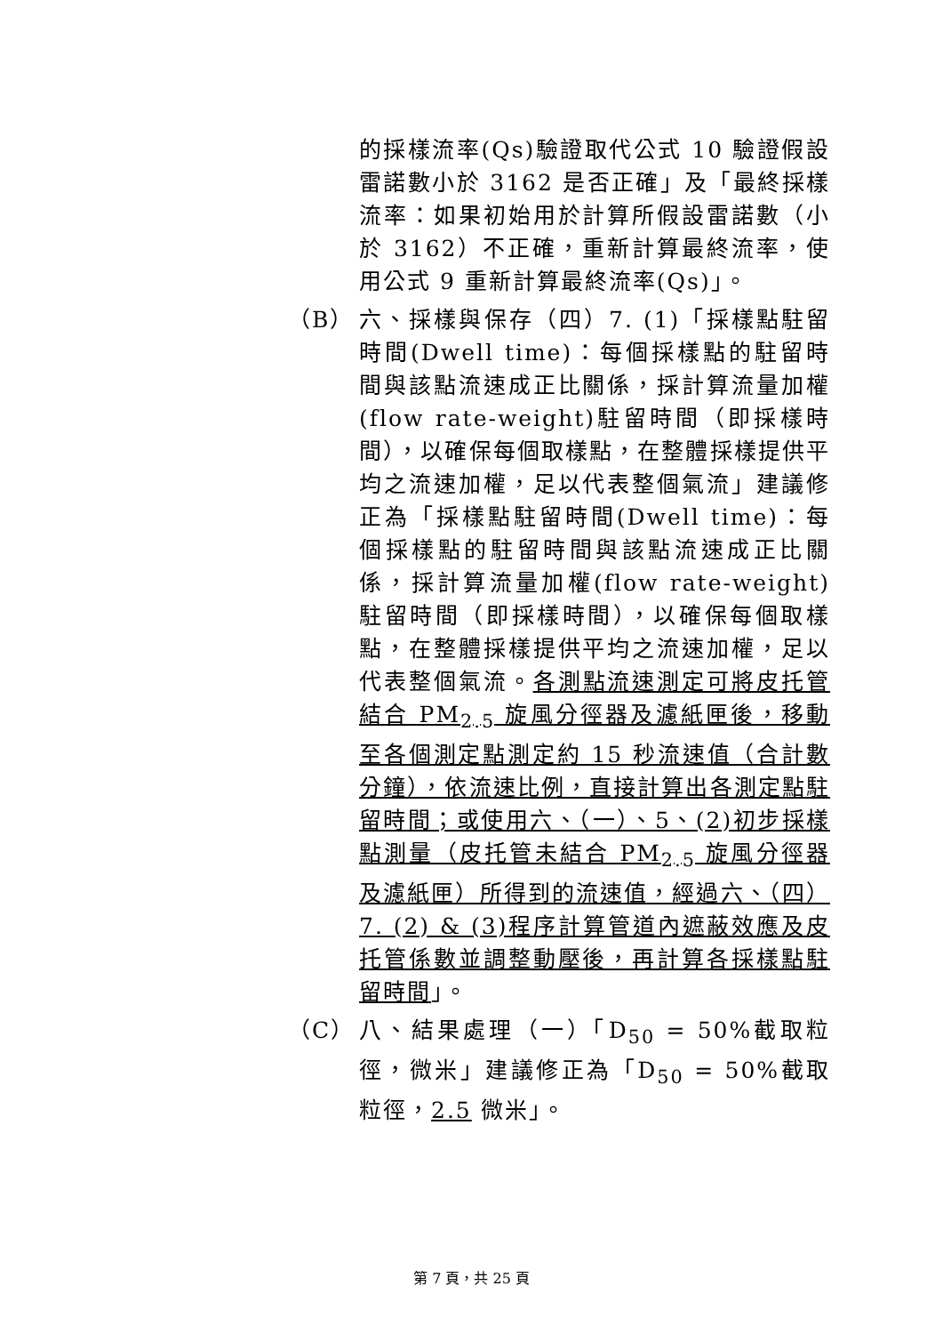的採樣流率(Qs)驗證取代公式 10 驗證假設雷諾數小於 3162 是否正確」及「最終採樣流率：如果初始用於計算所假設雷諾數（小於 3162）不正確，重新計算最終流率，使用公式 9 重新計算最終流率(Qs)」。
（B） 六、採樣與保存（四）7. (1)「採樣點駐留時間(Dwell time)：每個採樣點的駐留時間與該點流速成正比關係，採計算流量加權(flow rate-weight)駐留時間（即採樣時間），以確保每個取樣點，在整體採樣提供平均之流速加權，足以代表整個氣流」建議修正為「採樣點駐留時間(Dwell time)：每個採樣點的駐留時間與該點流速成正比關係，採計算流量加權(flow rate-weight)駐留時間（即採樣時間），以確保每個取樣點，在整體採樣提供平均之流速加權，足以代表整個氣流。各測點流速測定可將皮托管結合 PM<sub>2.5</sub> 旋風分徑器及濾紙匣後，移動至各個測定點測定約 15 秒流速值（合計數分鐘），依流速比例，直接計算出各測定點駐留時間；或使用六、（一）、5、(2)初步採樣點測量（皮托管未結合 PM<sub>2.5</sub> 旋風分徑器及濾紙匣）所得到的流速值，經過六、（四）7. (2) & (3)程序計算管道內遮蔽效應及皮托管係數並調整動壓後，再計算各採樣點駐留時間」。
（C） 八、結果處理（一）「D<sub>50</sub> = 50%截取粒徑，微米」建議修正為「D<sub>50</sub> = 50%截取粒徑，2.5 微米」。
第 7 頁，共 25 頁